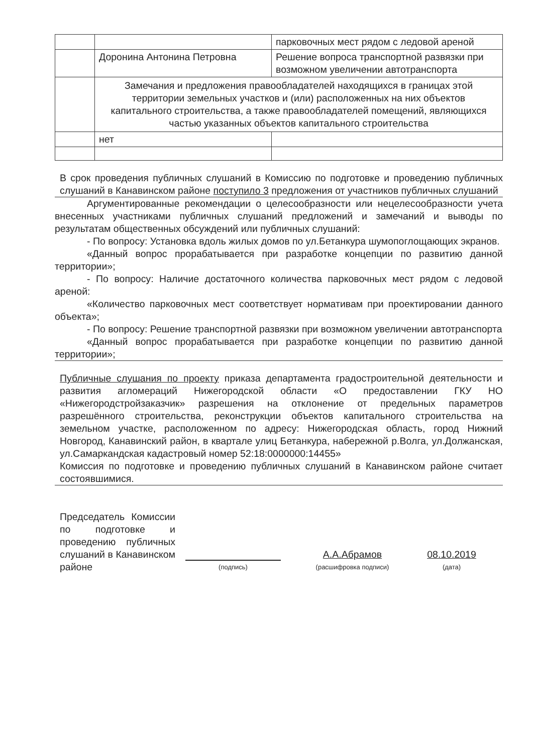| | | парковочных мест рядом с ледовой ареной |
| | Доронина Антонина Петровна | Решение вопроса транспортной развязки при возможном увеличении автотранспорта |
| | Замечания и предложения правообладателей находящихся в границах этой территории земельных участков и (или) расположенных на них объектов капитального строительства, а также правообладателей помещений, являющихся частью указанных объектов капитального строительства | |
| | нет | |
В срок проведения публичных слушаний в Комиссию по подготовке и проведению публичных слушаний в Канавинском районе поступило 3 предложения от участников публичных слушаний
Аргументированные рекомендации о целесообразности или нецелесообразности учета внесенных участниками публичных слушаний предложений и замечаний и выводы по результатам общественных обсуждений или публичных слушаний:
- По вопросу: Установка вдоль жилых домов по ул.Бетанкура шумопоглощающих экранов.
«Данный вопрос прорабатывается при разработке концепции по развитию данной территории»;
- По вопросу: Наличие достаточного количества парковочных мест рядом с ледовой ареной:
«Количество парковочных мест соответствует нормативам при проектировании данного объекта»;
- По вопросу: Решение транспортной развязки при возможном увеличении автотранспорта
«Данный вопрос прорабатывается при разработке концепции по развитию данной территории»;
Публичные слушания по проекту приказа департамента градостроительной деятельности и развития агломераций Нижегородской области «О предоставлении ГКУ НО «Нижегородстройзаказчик» разрешения на отклонение от предельных параметров разрешённого строительства, реконструкции объектов капитального строительства на земельном участке, расположенном по адресу: Нижегородская область, город Нижний Новгород, Канавинский район, в квартале улиц Бетанкура, набережной р.Волга, ул.Должанская, ул.Самаркандская кадастровый номер 52:18:0000000:14455»
Комиссия по подготовке и проведению публичных слушаний в Канавинском районе считает состоявшимися.
Председатель Комиссии по подготовке и проведению публичных слушаний в Канавинском районе
(подпись)
А.А.Абрамов
(расшифровка подписи)
08.10.2019
(дата)